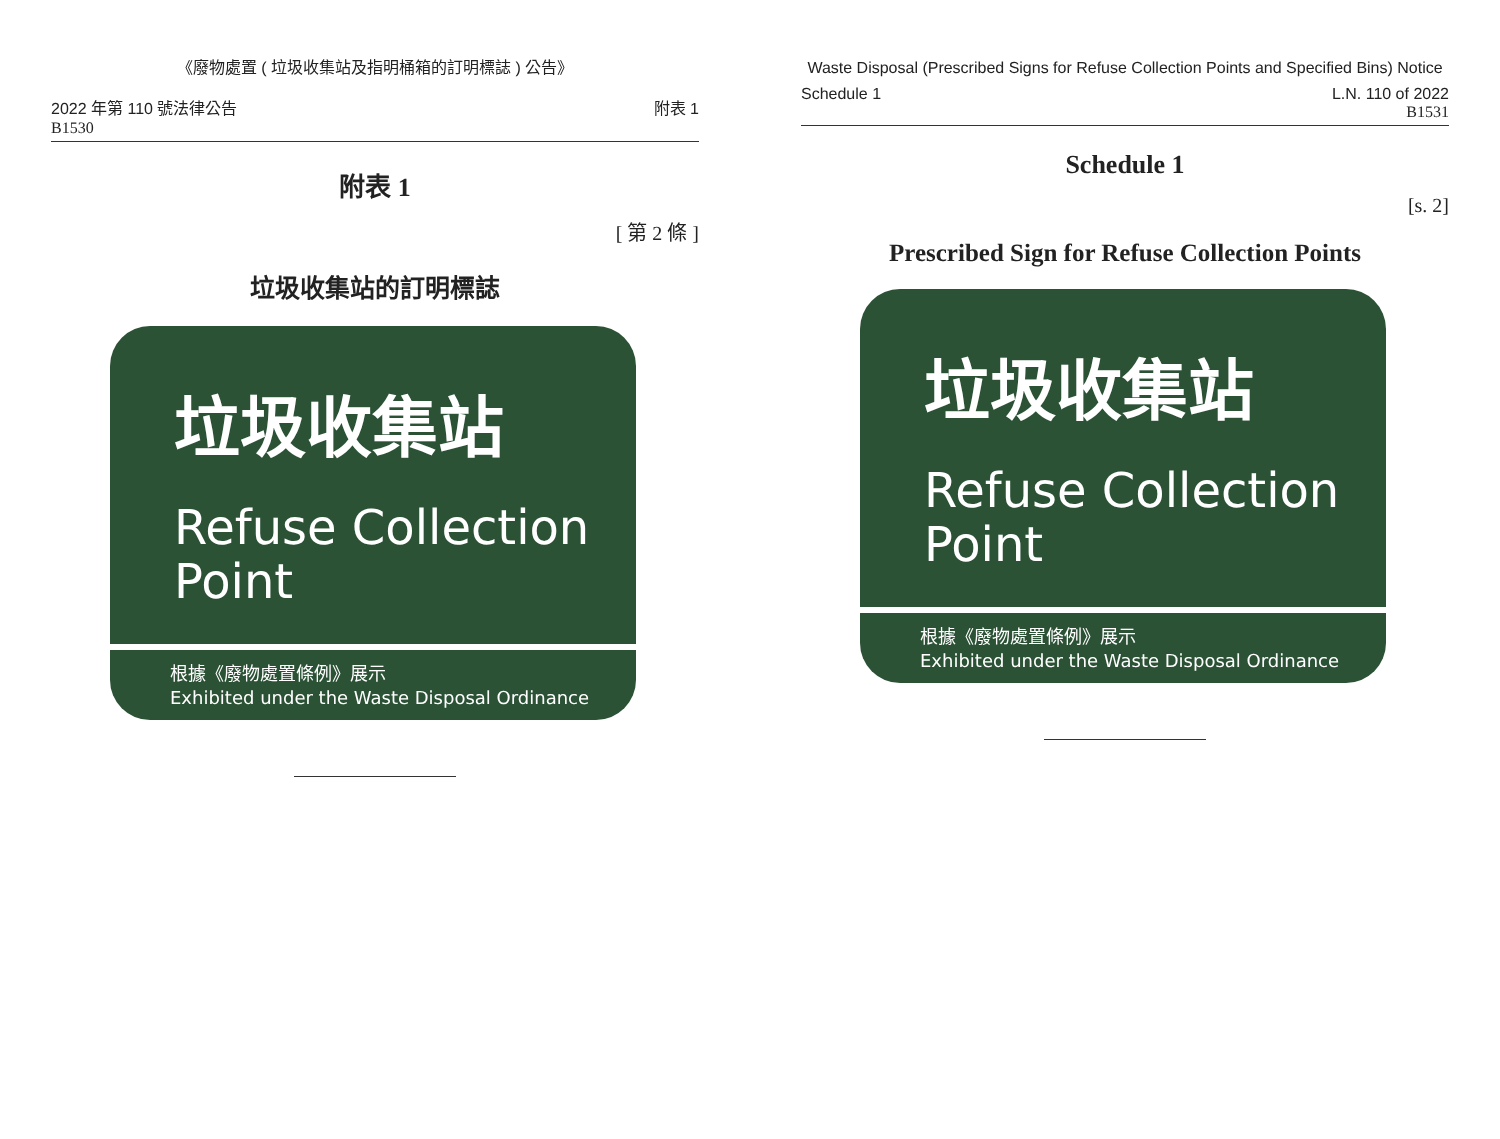《廢物處置 ( 垃圾收集站及指明桶箱的訂明標誌 ) 公告》
2022 年第 110 號法律公告 附表 1
B1530
附表 1
[ 第 2 條 ]
垃圾收集站的訂明標誌
垃圾收集站
Refuse Collection
Point
根據《廢物處置條例》展示
Exhibited under the Waste Disposal Ordinance
Waste Disposal (Prescribed Signs for Refuse Collection Points and Specified Bins) Notice
Schedule 1 L.N. 110 of 2022
B1531
Schedule 1
[s. 2]
Prescribed Sign for Refuse Collection Points
垃圾收集站
Refuse Collection
Point
根據《廢物處置條例》展示
Exhibited under the Waste Disposal Ordinance